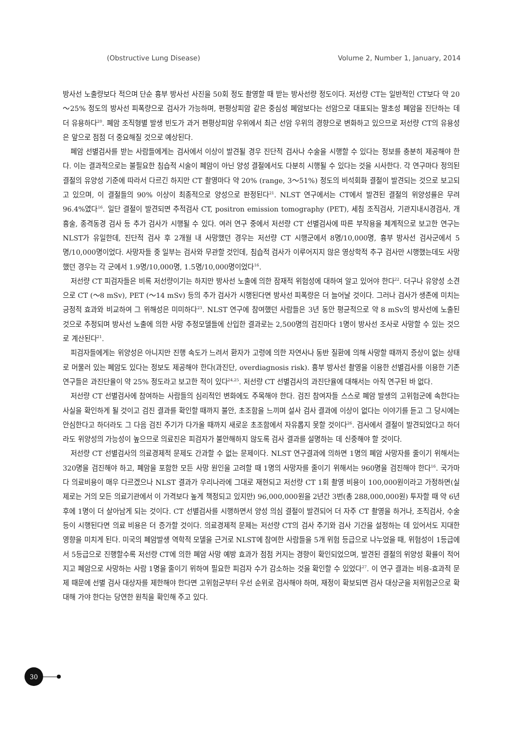(Obstructive Lung Disease) Volume 2, Number 1, January, 2014
방사선 노출량보다 적으며 단순 흉부 방사선 사진을 50회 정도 촬영할 때 받는 방사선량 정도이다. 저선량 CT는 일반적인 CT보다 약 20～25% 정도의 방사선 피폭량으로 검사가 가능하며, 편평상피암 같은 중심성 폐암보다는 선암으로 대표되는 말초성 폐암을 진단하는 데 더 유용하다<sup>20</sup>. 폐암 조직형별 발생 빈도가 과거 편평상피암 우위에서 최근 선암 우위의 경향으로 변화하고 있으므로 저선량 CT의 유용성은 앞으로 점점 더 중요해질 것으로 예상된다.
폐암 선별검사를 받는 사람들에게는 검사에서 이상이 발견될 경우 진단적 검사나 수술을 시행할 수 있다는 정보를 충분히 제공해야 한다. 이는 결과적으로는 불필요한 침습적 시술이 폐암이 아닌 양성 결절에서도 다분히 시행될 수 있다는 것을 시사한다. 각 연구마다 정의된 결절의 유양성 기준에 따라서 다르긴 하지만 CT 촬영마다 약 20% (range, 3～51%) 정도의 비석회화 결절이 발견되는 것으로 보고되고 있으며, 이 결절들의 90% 이상이 최종적으로 양성으로 판정된다<sup>21</sup>. NLST 연구에서는 CT에서 발견된 결절의 위양성률은 무려 96.4%였다<sup>16</sup>. 일단 결절이 발견되면 추적검사 CT, positron emission tomography (PET), 세침 조직검사, 기관지내시경검사, 개흉술, 종격동경 검사 등 추가 검사가 시행될 수 있다. 여러 연구 중에서 저선량 CT 선별검사에 따른 부작용을 체계적으로 보고한 연구는 NLST가 유일한데, 진단적 검사 후 2개월 내 사망했던 경우는 저선량 CT 시행군에서 8명/10,000명, 흉부 방사선 검사군에서 5명/10,000명이었다. 사망자들 중 일부는 검사와 무관할 것인데, 침습적 검사가 이루어지지 않은 영상학적 추구 검사만 시행했는데도 사망했던 경우는 각 군에서 1.9명/10,000명, 1.5명/10,000명이었다<sup>16</sup>.
저선량 CT 피검자들은 비록 저선량이기는 하지만 방사선 노출에 의한 잠재적 위험성에 대하여 알고 있어야 한다<sup>22</sup>. 더구나 유양성 소견으로 CT (～8 mSv), PET (～14 mSv) 등의 추가 검사가 시행된다면 방사선 피폭량은 더 늘어날 것이다. 그러나 검사가 생존에 미치는 긍정적 효과와 비교하여 그 위해성은 미미하다<sup>23</sup>. NLST 연구에 참여했던 사람들은 3년 동안 평균적으로 약 8 mSv의 방사선에 노출된 것으로 추정되며 방사선 노출에 의한 사망 추정모델들에 산입한 결과로는 2,500명의 검진마다 1명이 방사선 조사로 사망할 수 있는 것으로 계산된다<sup>21</sup>.
피검자들에게는 위양성은 아니지만 진행 속도가 느려서 환자가 고령에 의한 자연사나 동반 질환에 의해 사망할 때까지 증상이 없는 상태로 머물러 있는 폐암도 있다는 정보도 제공해야 한다(과진단, overdiagnosis risk). 흉부 방사선 촬영을 이용한 선별검사를 이용한 기존 연구들은 과진단율이 약 25% 정도라고 보고한 적이 있다<sup>24,25</sup>. 저선량 CT 선별검사의 과진단율에 대해서는 아직 연구된 바 없다.
저선량 CT 선별검사에 참여하는 사람들의 심리적인 변화에도 주목해야 한다. 검진 참여자들 스스로 폐암 발생의 고위험군에 속한다는 사실을 확인하게 될 것이고 검진 결과를 확인할 때까지 불안, 초조함을 느끼며 설사 검사 결과에 이상이 없다는 이야기를 듣고 그 당시에는 안심한다고 하더라도 그 다음 검진 주기가 다가올 때까지 새로운 초조함에서 자유롭지 못할 것이다<sup>26</sup>. 검사에서 결절이 발견되었다고 하더라도 위양성의 가능성이 높으므로 의료진은 피검자가 불안해하지 않도록 검사 결과를 설명하는 데 신중해야 할 것이다.
저선량 CT 선별검사의 의료경제적 문제도 간과할 수 없는 문제이다. NLST 연구결과에 의하면 1명의 폐암 사망자를 줄이기 위해서는 320명을 검진해야 하고, 폐암을 포함한 모든 사망 원인을 고려할 때 1명의 사망자를 줄이기 위해서는 960명을 검진해야 한다<sup>16</sup>. 국가마다 의료비용이 매우 다르겠으나 NLST 결과가 우리나라에 그대로 재현되고 저선량 CT 1회 촬영 비용이 100,000원이라고 가정하면(실제로는 거의 모든 의료기관에서 이 가격보다 높게 책정되고 있지만) 96,000,000원을 2년간 3번(총 288,000,000원) 투자할 때 약 6년 후에 1명이 더 살아남게 되는 것이다. CT 선별검사를 시행하면서 양성 의심 결절이 발견되어 더 자주 CT 촬영을 하거나, 조직검사, 수술 등이 시행된다면 의료 비용은 더 증가할 것이다. 의료경제적 문제는 저선량 CT의 검사 주기와 검사 기간을 설정하는 데 있어서도 지대한 영향을 미치게 된다. 미국의 폐암발생 역학적 모델을 근거로 NLST에 참여한 사람들을 5개 위험 등급으로 나누었을 때, 위험성이 1등급에서 5등급으로 진행할수록 저선량 CT에 의한 폐암 사망 예방 효과가 점점 커지는 경향이 확인되었으며, 발견된 결절의 위양성 확률이 적어지고 폐암으로 사망하는 사람 1명을 줄이기 위하여 필요한 피검자 수가 감소하는 것을 확인할 수 있었다<sup>27</sup>. 이 연구 결과는 비용-효과적 문제 때문에 선별 검사 대상자를 제한해야 한다면 고위험군부터 우선 순위로 검사해야 하며, 재정이 확보되면 검사 대상군을 저위험군으로 확대해 가야 한다는 당연한 원칙을 확인해 주고 있다.
30